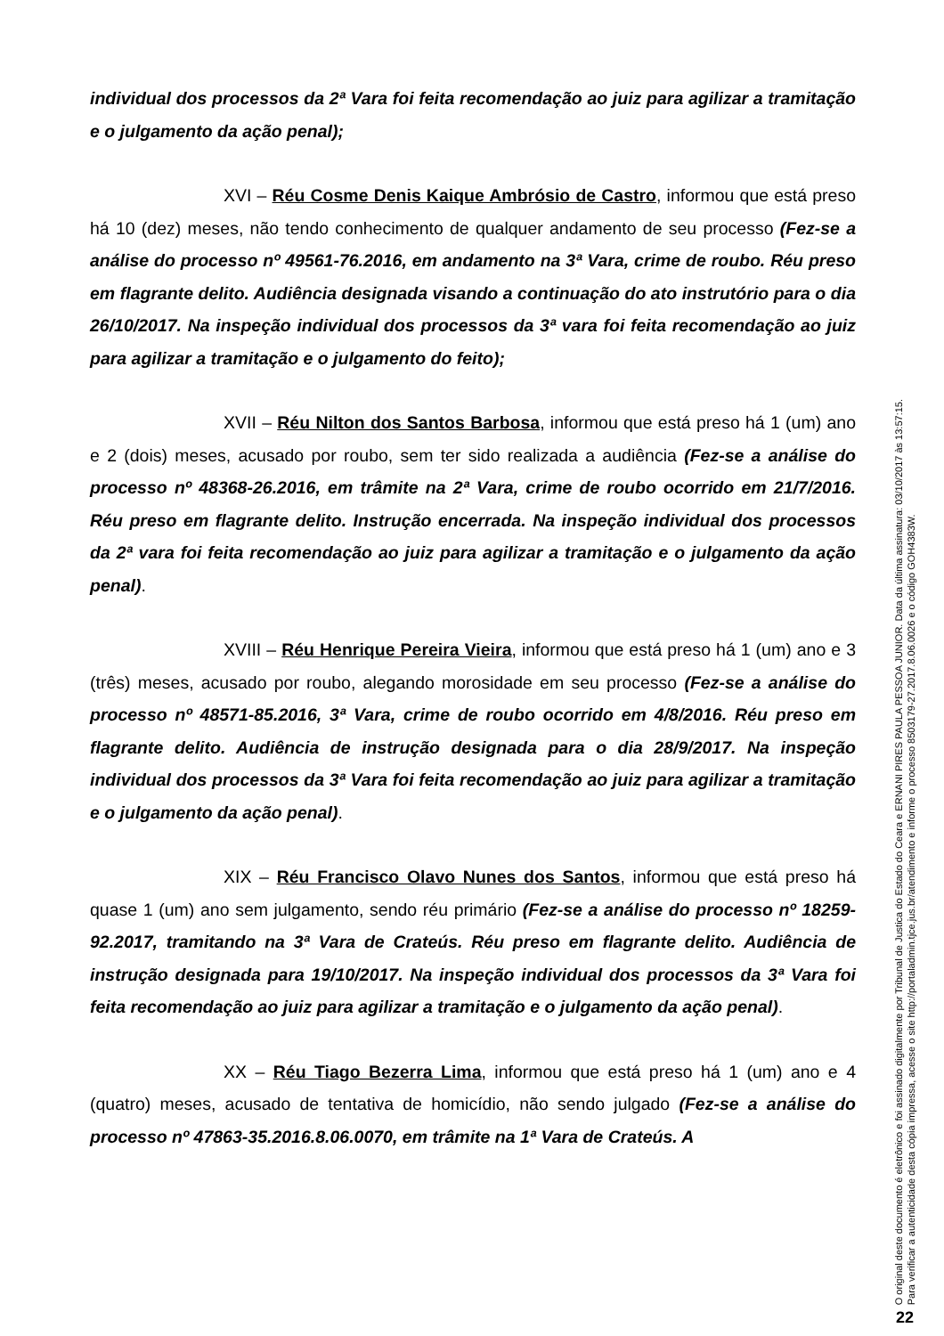individual dos processos da 2ª Vara foi feita recomendação ao juiz para agilizar a tramitação e o julgamento da ação penal);
XVI – Réu Cosme Denis Kaique Ambrósio de Castro, informou que está preso há 10 (dez) meses, não tendo conhecimento de qualquer andamento de seu processo (Fez-se a análise do processo nº 49561-76.2016, em andamento na 3ª Vara, crime de roubo. Réu preso em flagrante delito. Audiência designada visando a continuação do ato instrutório para o dia 26/10/2017. Na inspeção individual dos processos da 3ª vara foi feita recomendação ao juiz para agilizar a tramitação e o julgamento do feito);
XVII – Réu Nilton dos Santos Barbosa, informou que está preso há 1 (um) ano e 2 (dois) meses, acusado por roubo, sem ter sido realizada a audiência (Fez-se a análise do processo nº 48368-26.2016, em trâmite na 2ª Vara, crime de roubo ocorrido em 21/7/2016. Réu preso em flagrante delito. Instrução encerrada. Na inspeção individual dos processos da 2ª vara foi feita recomendação ao juiz para agilizar a tramitação e o julgamento da ação penal).
XVIII – Réu Henrique Pereira Vieira, informou que está preso há 1 (um) ano e 3 (três) meses, acusado por roubo, alegando morosidade em seu processo (Fez-se a análise do processo nº 48571-85.2016, 3ª Vara, crime de roubo ocorrido em 4/8/2016. Réu preso em flagrante delito. Audiência de instrução designada para o dia 28/9/2017. Na inspeção individual dos processos da 3ª Vara foi feita recomendação ao juiz para agilizar a tramitação e o julgamento da ação penal).
XIX – Réu Francisco Olavo Nunes dos Santos, informou que está preso há quase 1 (um) ano sem julgamento, sendo réu primário (Fez-se a análise do processo nº 18259-92.2017, tramitando na 3ª Vara de Crateús. Réu preso em flagrante delito. Audiência de instrução designada para 19/10/2017. Na inspeção individual dos processos da 3ª Vara foi feita recomendação ao juiz para agilizar a tramitação e o julgamento da ação penal).
XX – Réu Tiago Bezerra Lima, informou que está preso há 1 (um) ano e 4 (quatro) meses, acusado de tentativa de homicídio, não sendo julgado (Fez-se a análise do processo nº 47863-35.2016.8.06.0070, em trâmite na 1ª Vara de Crateús. A
O original deste documento é eletrônico e foi assinado digitalmente por Tribunal de Justica do Estado do Ceara e ERNANI PIRES PAULA PESSOA JUNIOR. Data da última assinatura: 03/10/2017 às 13:57:15.
Para verificar a autenticidade desta cópia impressa, acesse o site http://portaladmin.tjce.jus.br/atendimento e informe o processo 8503179-27.2017.8.06.0026 e o código GOH4383W.
22